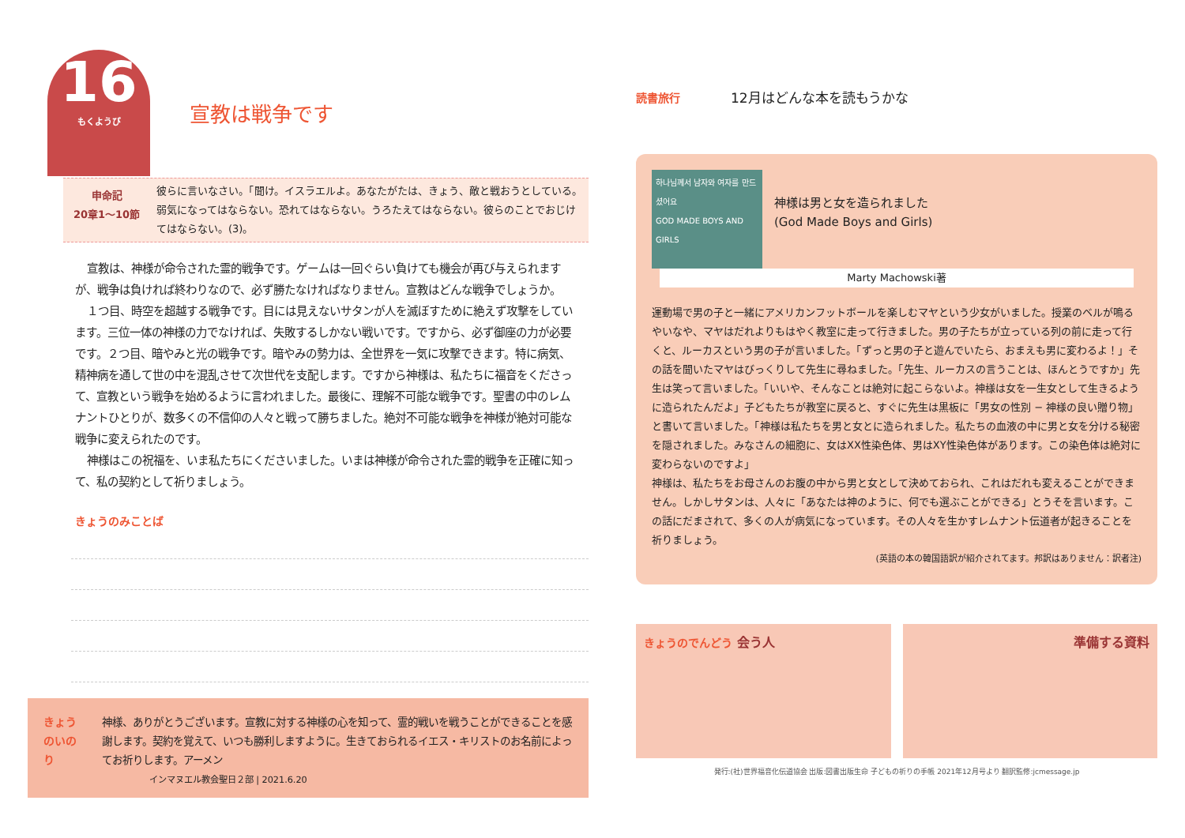16
もくようび
宣教は戦争です
申命記
20章1〜10節
彼らに言いなさい。「聞け。イスラエルよ。あなたがたは、きょう、敵と戦おうとしている。弱気になってはならない。恐れてはならない。うろたえてはならない。彼らのことでおじけてはならない。(3)。
宣教は、神様が命令された霊的戦争です。ゲームは一回ぐらい負けても機会が再び与えられますが、戦争は負ければ終わりなので、必ず勝たなければなりません。宣教はどんな戦争でしょうか。
１つ目、時空を超越する戦争です。目には見えないサタンが人を滅ぼすために絶えず攻撃をしています。三位一体の神様の力でなければ、失敗するしかない戦いです。ですから、必ず御座の力が必要です。２つ目、暗やみと光の戦争です。暗やみの勢力は、全世界を一気に攻撃できます。特に病気、精神病を通して世の中を混乱させて次世代を支配します。ですから神様は、私たちに福音をくださって、宣教という戦争を始めるように言われました。最後に、理解不可能な戦争です。聖書の中のレムナントひとりが、数多くの不信仰の人々と戦って勝ちました。絶対不可能な戦争を神様が絶対可能な戦争に変えられたのです。
神様はこの祝福を、いま私たちにくださいました。いまは神様が命令された霊的戦争を正確に知って、私の契約として祈りましょう。
きょうのみことば
きょうのいのり 神様、ありがとうございます。宣教に対する神様の心を知って、霊的戦いを戦うことができることを感謝します。契約を覚えて、いつも勝利しますように。生きておられるイエス・キリストのお名前によってお祈りします。アーメン
インマヌエル教会聖日２部 | 2021.6.20
読書旅行 12月はどんな本を読もうかな
하나님께서 남자와 여자를 만드셨어요
GOD MADE BOYS AND GIRLS
神様は男と女を造られました
(God Made Boys and Girls)
Marty Machowski著
運動場で男の子と一緒にアメリカンフットボールを楽しむマヤという少女がいました。授業のベルが鳴るやいなや、マヤはだれよりもはやく教室に走って行きました。男の子たちが立っている列の前に走って行くと、ルーカスという男の子が言いました。「ずっと男の子と遊んでいたら、おまえも男に変わるよ！」その話を聞いたマヤはびっくりして先生に尋ねました。「先生、ルーカスの言うことは、ほんとうですか」先生は笑って言いました。「いいや、そんなことは絶対に起こらないよ。神様は女を一生女として生きるように造られたんだよ」子どもたちが教室に戻ると、すぐに先生は黒板に「男女の性別 − 神様の良い贈り物」と書いて言いました。「神様は私たちを男と女とに造られました。私たちの血液の中に男と女を分ける秘密を隠されました。みなさんの細胞に、女はXX性染色体、男はXY性染色体があります。この染色体は絶対に変わらないのですよ」
神様は、私たちをお母さんのお腹の中から男と女として決めておられ、これはだれも変えることができません。しかしサタンは、人々に「あなたは神のように、何でも選ぶことができる」とうそを言います。この話にだまされて、多くの人が病気になっています。その人々を生かすレムナント伝道者が起きることを祈りましょう。
(英語の本の韓国語訳が紹介されてます。邦訳はありません：訳者注)
きょうのでんどう 会う人 準備する資料
発行:(社)世界福音化伝道協会 出版:図書出版生命 子どもの祈りの手帳 2021年12月号より 翻訳監修:jcmessage.jp